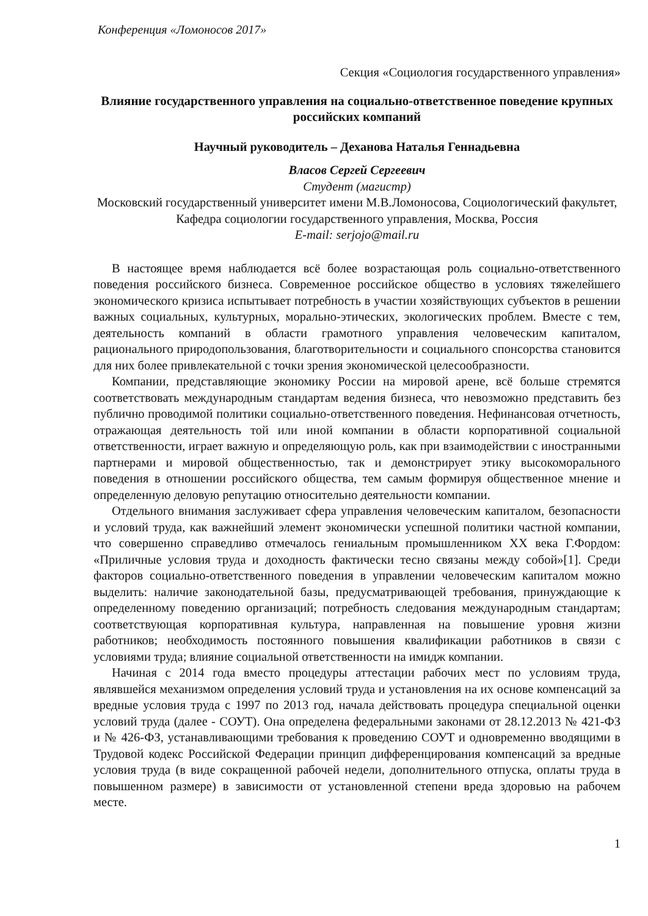Конференция «Ломоносов 2017»
Секция «Социология государственного управления»
Влияние государственного управления на социально-ответственное поведение крупных российских компаний
Научный руководитель – Деханова Наталья Геннадьевна
Власов Сергей Сергеевич
Студент (магистр)
Московский государственный университет имени М.В.Ломоносова, Социологический факультет, Кафедра социологии государственного управления, Москва, Россия
E-mail: serjojo@mail.ru
В настоящее время наблюдается всё более возрастающая роль социально-ответственного поведения российского бизнеса. Современное российское общество в условиях тяжелейшего экономического кризиса испытывает потребность в участии хозяйствующих субъектов в решении важных социальных, культурных, морально-этических, экологических проблем. Вместе с тем, деятельность компаний в области грамотного управления человеческим капиталом, рационального природопользования, благотворительности и социального спонсорства становится для них более привлекательной с точки зрения экономической целесообразности.
Компании, представляющие экономику России на мировой арене, всё больше стремятся соответствовать международным стандартам ведения бизнеса, что невозможно представить без публично проводимой политики социально-ответственного поведения. Нефинансовая отчетность, отражающая деятельность той или иной компании в области корпоративной социальной ответственности, играет важную и определяющую роль, как при взаимодействии с иностранными партнерами и мировой общественностью, так и демонстрирует этику высокоморального поведения в отношении российского общества, тем самым формируя общественное мнение и определенную деловую репутацию относительно деятельности компании.
Отдельного внимания заслуживает сфера управления человеческим капиталом, безопасности и условий труда, как важнейший элемент экономически успешной политики частной компании, что совершенно справедливо отмечалось гениальным промышленником XX века Г.Фордом: «Приличные условия труда и доходность фактически тесно связаны между собой»[1]. Среди факторов социально-ответственного поведения в управлении человеческим капиталом можно выделить: наличие законодательной базы, предусматривающей требования, принуждающие к определенному поведению организаций; потребность следования международным стандартам; соответствующая корпоративная культура, направленная на повышение уровня жизни работников; необходимость постоянного повышения квалификации работников в связи с условиями труда; влияние социальной ответственности на имидж компании.
Начиная с 2014 года вместо процедуры аттестации рабочих мест по условиям труда, являвшейся механизмом определения условий труда и установления на их основе компенсаций за вредные условия труда с 1997 по 2013 год, начала действовать процедура специальной оценки условий труда (далее - СОУТ). Она определена федеральными законами от 28.12.2013 № 421-ФЗ и № 426-ФЗ, устанавливающими требования к проведению СОУТ и одновременно вводящими в Трудовой кодекс Российской Федерации принцип дифференцирования компенсаций за вредные условия труда (в виде сокращенной рабочей недели, дополнительного отпуска, оплаты труда в повышенном размере) в зависимости от установленной степени вреда здоровью на рабочем месте.
1